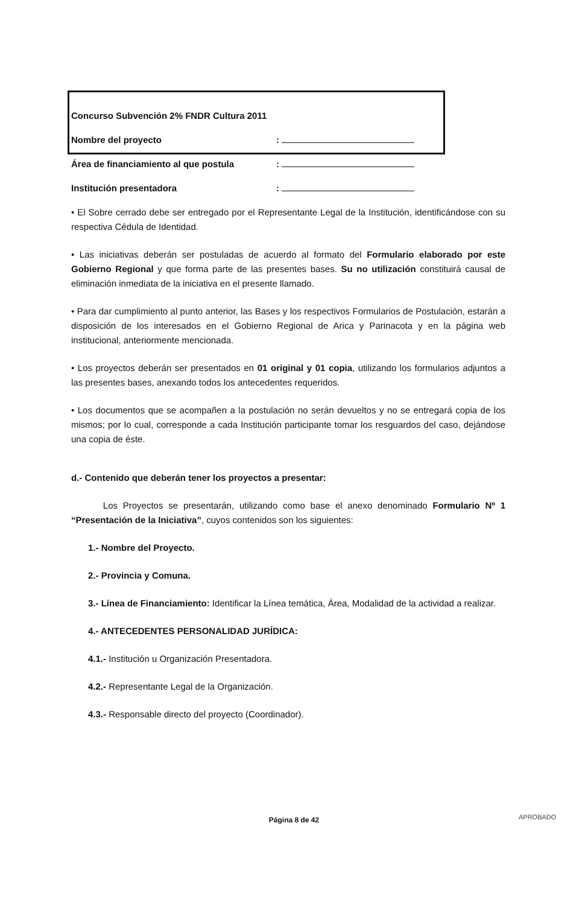Concurso Subvención 2% FNDR Cultura 2011
Nombre del proyecto:
Área de financiamiento al que postula:
Institución presentadora:
• El Sobre cerrado debe ser entregado por el Representante Legal de la Institución, identificándose con su respectiva Cédula de Identidad.
• Las iniciativas deberán ser postuladas de acuerdo al formato del Formulario elaborado por este Gobierno Regional y que forma parte de las presentes bases. Su no utilización constituirá causal de eliminación inmediata de la iniciativa en el presente llamado.
• Para dar cumplimiento al punto anterior, las Bases y los respectivos Formularios de Postulación, estarán a disposición de los interesados en el Gobierno Regional de Arica y Parinacota y en la página web institucional, anteriormente mencionada.
• Los proyectos deberán ser presentados en 01 original y 01 copia, utilizando los formularios adjuntos a las presentes bases, anexando todos los antecedentes requeridos.
• Los documentos que se acompañen a la postulación no serán devueltos y no se entregará copia de los mismos; por lo cual, corresponde a cada Institución participante tomar los resguardos del caso, dejándose una copia de éste.
d.- Contenido que deberán tener los proyectos a presentar:
Los Proyectos se presentarán, utilizando como base el anexo denominado Formulario Nº 1 “Presentación de la Iniciativa”, cuyos contenidos son los siguientes:
1.- Nombre del Proyecto.
2.- Provincia y Comuna.
3.- Línea de Financiamiento: Identificar la Línea temática, Área, Modalidad de la actividad a realizar.
4.- ANTECEDENTES PERSONALIDAD JURÍDICA:
4.1.- Institución u Organización Presentadora.
4.2.- Representante Legal de la Organización.
4.3.- Responsable directo del proyecto (Coordinador).
Página 8 de 42 APROBADO